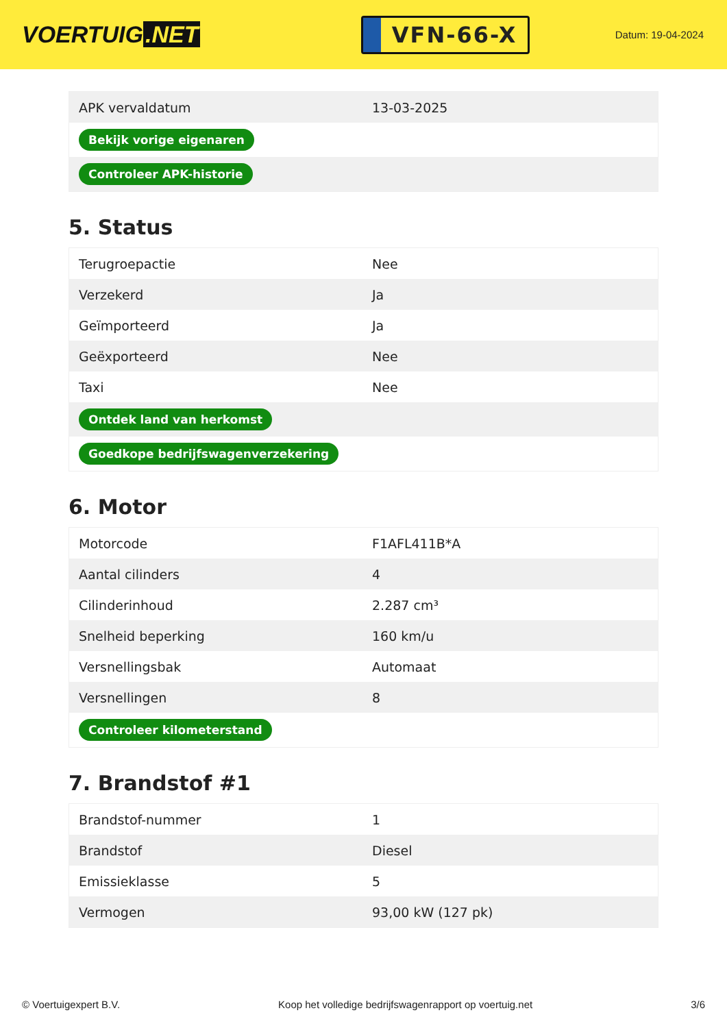VOERTUIG.NET
VFN-66-X
Datum: 19-04-2024
| APK vervaldatum | 13-03-2025 |
| Bekijk vorige eigenaren | |
| Controleer APK-historie | |
5. Status
| Terugroepactie | Nee |
| Verzekerd | Ja |
| Geïmporteerd | Ja |
| Geëxporteerd | Nee |
| Taxi | Nee |
| Ontdek land van herkomst | |
| Goedkope bedrijfswagenverzekering | |
6. Motor
| Motorcode | F1AFL411B*A |
| Aantal cilinders | 4 |
| Cilinderinhoud | 2.287 cm³ |
| Snelheid beperking | 160 km/u |
| Versnellingsbak | Automaat |
| Versnellingen | 8 |
| Controleer kilometerstand | |
7. Brandstof #1
| Brandstof-nummer | 1 |
| Brandstof | Diesel |
| Emissieklasse | 5 |
| Vermogen | 93,00 kW (127 pk) |
© Voertuigexpert B.V. Koop het volledige bedrijfswagenrapport op voertuig.net 3/6